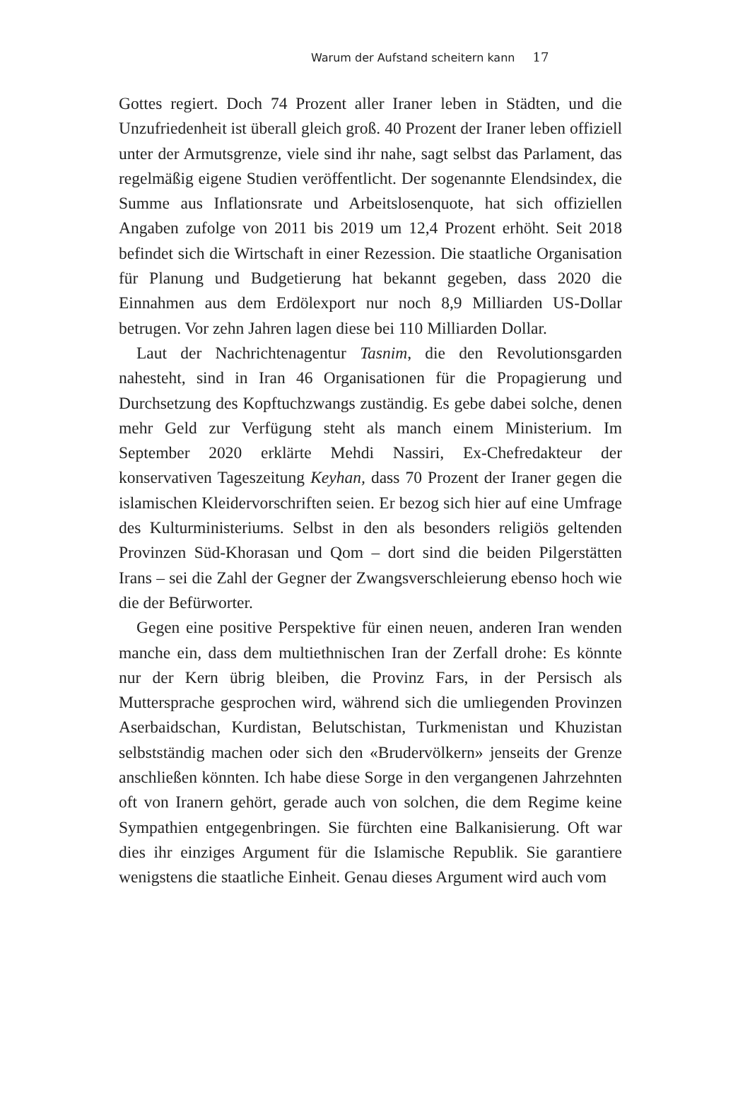Warum der Aufstand scheitern kann 17
Gottes regiert. Doch 74 Prozent aller Iraner leben in Städten, und die Unzufriedenheit ist überall gleich groß. 40 Prozent der Iraner leben offiziell unter der Armutsgrenze, viele sind ihr nahe, sagt selbst das Parlament, das regelmäßig eigene Studien veröffentlicht. Der sogenannte Elendsindex, die Summe aus Inflationsrate und Arbeitslosenquote, hat sich offiziellen Angaben zufolge von 2011 bis 2019 um 12,4 Prozent erhöht. Seit 2018 befindet sich die Wirtschaft in einer Rezession. Die staatliche Organisation für Planung und Budgetierung hat bekannt gegeben, dass 2020 die Einnahmen aus dem Erdölexport nur noch 8,9 Milliarden US-Dollar betrugen. Vor zehn Jahren lagen diese bei 110 Milliarden Dollar.
Laut der Nachrichtenagentur Tasnim, die den Revolutionsgarden nahesteht, sind in Iran 46 Organisationen für die Propagierung und Durchsetzung des Kopftuchzwangs zuständig. Es gebe dabei solche, denen mehr Geld zur Verfügung steht als manch einem Ministerium. Im September 2020 erklärte Mehdi Nassiri, Ex-Chefredakteur der konservativen Tageszeitung Keyhan, dass 70 Prozent der Iraner gegen die islamischen Kleidervorschriften seien. Er bezog sich hier auf eine Umfrage des Kulturministeriums. Selbst in den als besonders religiös geltenden Provinzen Süd-Khorasan und Qom – dort sind die beiden Pilgerstätten Irans – sei die Zahl der Gegner der Zwangsverschleierung ebenso hoch wie die der Befürworter.
Gegen eine positive Perspektive für einen neuen, anderen Iran wenden manche ein, dass dem multiethnischen Iran der Zerfall drohe: Es könnte nur der Kern übrig bleiben, die Provinz Fars, in der Persisch als Muttersprache gesprochen wird, während sich die umliegenden Provinzen Aserbaidschan, Kurdistan, Belutschistan, Turkmenistan und Khuzistan selbstständig machen oder sich den «Brudervölkern» jenseits der Grenze anschließen könnten. Ich habe diese Sorge in den vergangenen Jahrzehnten oft von Iranern gehört, gerade auch von solchen, die dem Regime keine Sympathien entgegenbringen. Sie fürchten eine Balkanisierung. Oft war dies ihr einziges Argument für die Islamische Republik. Sie garantiere wenigstens die staatliche Einheit. Genau dieses Argument wird auch vom